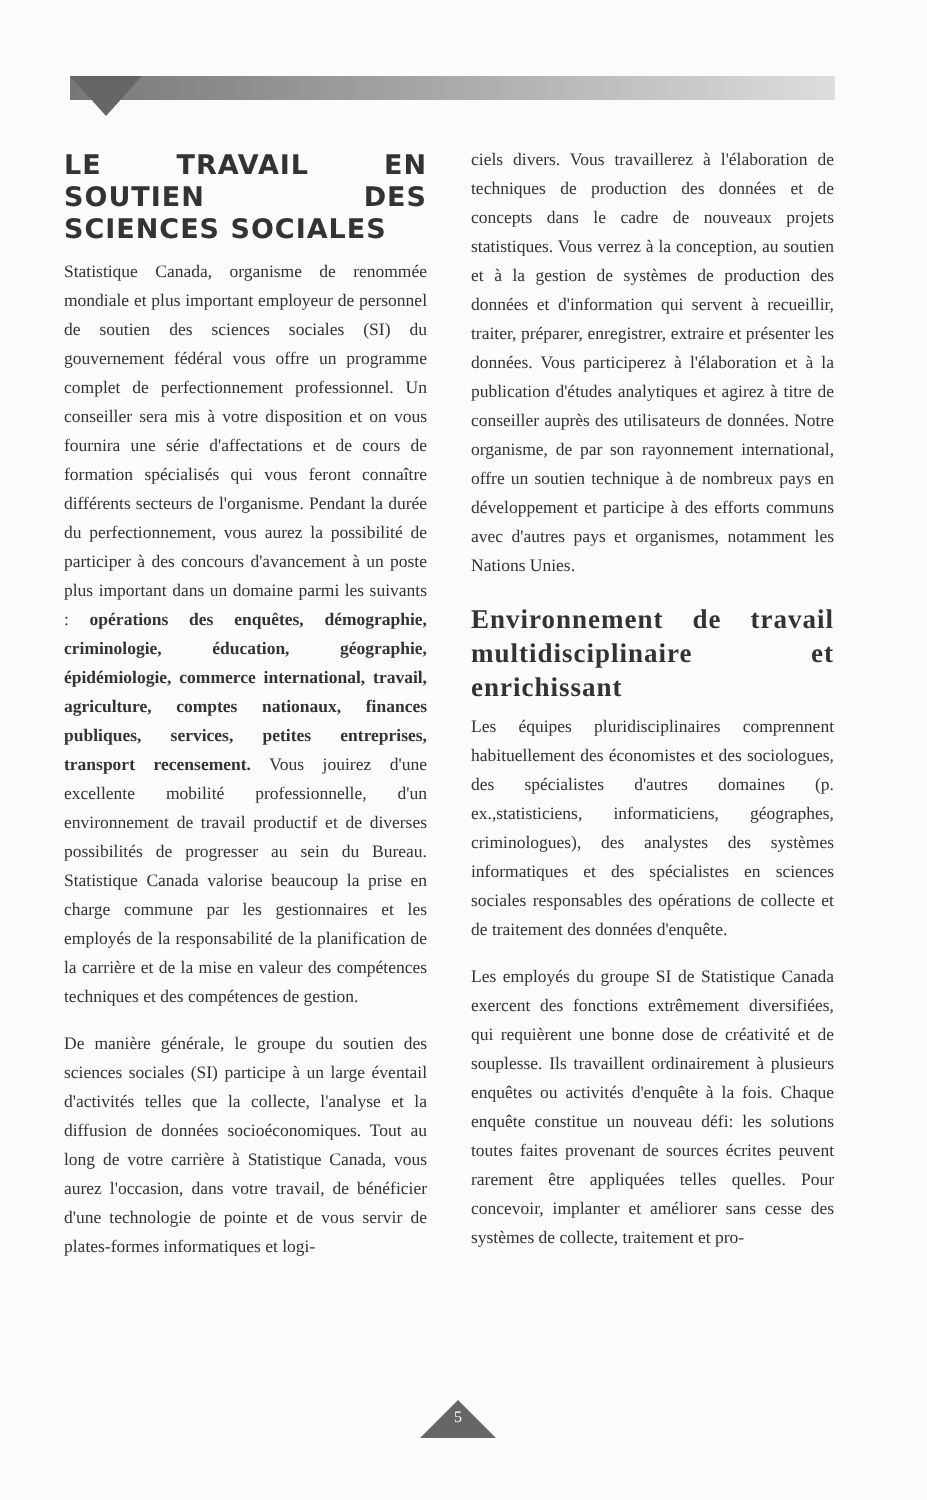LE TRAVAIL EN SOUTIEN DES SCIENCES SOCIALES
Statistique Canada, organisme de renommée mondiale et plus important employeur de personnel de soutien des sciences sociales (SI) du gouvernement fédéral vous offre un programme complet de perfectionnement professionnel. Un conseiller sera mis à votre disposition et on vous fournira une série d'affectations et de cours de formation spécialisés qui vous feront connaître différents secteurs de l'organisme. Pendant la durée du perfectionnement, vous aurez la possibilité de participer à des concours d'avancement à un poste plus important dans un domaine parmi les suivants : opérations des enquêtes, démographie, criminologie, éducation, géographie, épidémiologie, commerce international, travail, agriculture, comptes nationaux, finances publiques, services, petites entreprises, transport recensement. Vous jouirez d'une excellente mobilité professionnelle, d'un environnement de travail productif et de diverses possibilités de progresser au sein du Bureau. Statistique Canada valorise beaucoup la prise en charge commune par les gestionnaires et les employés de la responsabilité de la planification de la carrière et de la mise en valeur des compétences techniques et des compétences de gestion.
De manière générale, le groupe du soutien des sciences sociales (SI) participe à un large éventail d'activités telles que la collecte, l'analyse et la diffusion de données socioéconomiques. Tout au long de votre carrière à Statistique Canada, vous aurez l'occasion, dans votre travail, de bénéficier d'une technologie de pointe et de vous servir de plates-formes informatiques et logi-
ciels divers. Vous travaillerez à l'élaboration de techniques de production des données et de concepts dans le cadre de nouveaux projets statistiques. Vous verrez à la conception, au soutien et à la gestion de systèmes de production des données et d'information qui servent à recueillir, traiter, préparer, enregistrer, extraire et présenter les données. Vous participerez à l'élaboration et à la publication d'études analytiques et agirez à titre de conseiller auprès des utilisateurs de données. Notre organisme, de par son rayonnement international, offre un soutien technique à de nombreux pays en développement et participe à des efforts communs avec d'autres pays et organismes, notamment les Nations Unies.
Environnement de travail multidisciplinaire et enrichissant
Les équipes pluridisciplinaires comprennent habituellement des économistes et des sociologues, des spécialistes d'autres domaines (p. ex.,statisticiens, informaticiens, géographes, criminologues), des analystes des systèmes informatiques et des spécialistes en sciences sociales responsables des opérations de collecte et de traitement des données d'enquête.
Les employés du groupe SI de Statistique Canada exercent des fonctions extrêmement diversifiées, qui requièrent une bonne dose de créativité et de souplesse. Ils travaillent ordinairement à plusieurs enquêtes ou activités d'enquête à la fois. Chaque enquête constitue un nouveau défi: les solutions toutes faites provenant de sources écrites peuvent rarement être appliquées telles quelles. Pour concevoir, implanter et améliorer sans cesse des systèmes de collecte, traitement et pro-
5